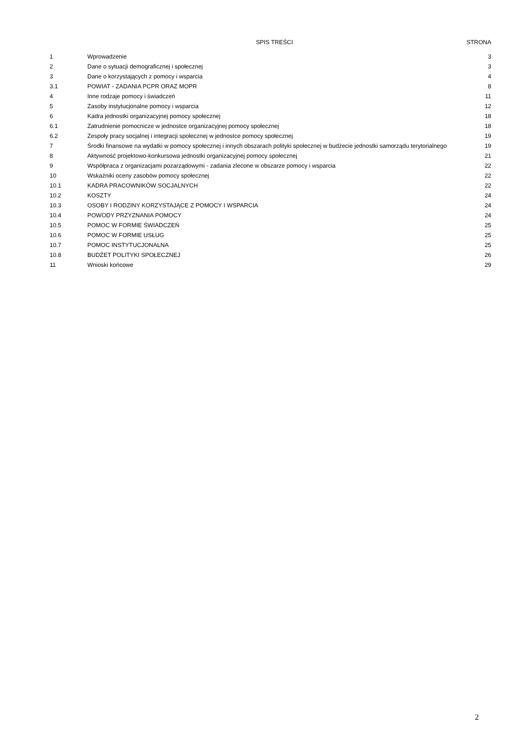| | SPIS TREŚCI | STRONA |
| --- | --- | --- |
| 1 | Wprowadzenie | 3 |
| 2 | Dane o sytuacji demograficznej i społecznej | 3 |
| 3 | Dane o korzystających z pomocy i wsparcia | 4 |
| 3.1 | POWIAT - ZADANIA PCPR ORAZ MOPR | 8 |
| 4 | Inne rodzaje pomocy i świadczeń | 11 |
| 5 | Zasoby instytucjonalne pomocy i wsparcia | 12 |
| 6 | Kadra jednostki organizacyjnej pomocy społecznej | 18 |
| 6.1 | Zatrudnienie pomocnicze w jednostce organizacyjnej pomocy społecznej | 18 |
| 6.2 | Zespoły pracy socjalnej i integracji społecznej w jednostce pomocy społecznej | 19 |
| 7 | Środki finansowe na wydatki w pomocy społecznej i innych obszarach polityki społecznej w budżecie jednostki samorządu terytorialnego | 19 |
| 8 | Aktywność projektowo-konkursowa jednostki organizacyjnej pomocy społecznej | 21 |
| 9 | Współpraca z organizacjami pozarządowymi - zadania zlecone w obszarze pomocy i wsparcia | 22 |
| 10 | Wskaźniki oceny zasobów pomocy społecznej | 22 |
| 10.1 | KADRA PRACOWNIKÓW SOCJALNYCH | 22 |
| 10.2 | KOSZTY | 24 |
| 10.3 | OSOBY I RODZINY KORZYSTAJĄCE Z POMOCY I WSPARCIA | 24 |
| 10.4 | POWODY PRZYZNANIA POMOCY | 24 |
| 10.5 | POMOC W FORMIE ŚWIADCZEŃ | 25 |
| 10.6 | POMOC W FORMIE USŁUG | 25 |
| 10.7 | POMOC INSTYTUCJONALNA | 25 |
| 10.8 | BUDŻET POLITYKI SPOŁECZNEJ | 26 |
| 11 | Wnioski końcowe | 29 |
2